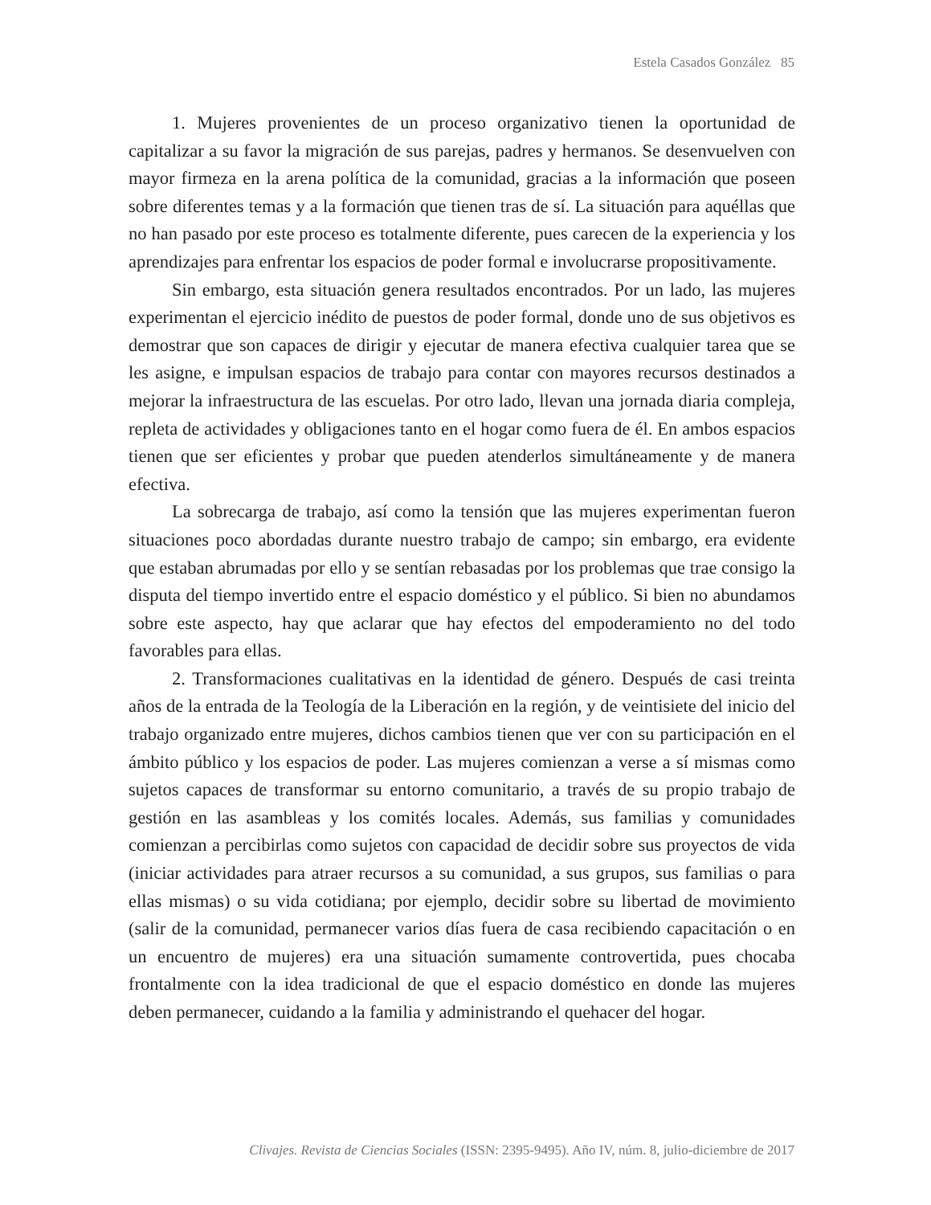Estela Casados González 85
1. Mujeres provenientes de un proceso organizativo tienen la oportunidad de capitalizar a su favor la migración de sus parejas, padres y hermanos. Se desenvuelven con mayor firmeza en la arena política de la comunidad, gracias a la información que poseen sobre diferentes temas y a la formación que tienen tras de sí. La situación para aquéllas que no han pasado por este proceso es totalmente diferente, pues carecen de la experiencia y los aprendizajes para enfrentar los espacios de poder formal e involucrarse propositivamente.
Sin embargo, esta situación genera resultados encontrados. Por un lado, las mujeres experimentan el ejercicio inédito de puestos de poder formal, donde uno de sus objetivos es demostrar que son capaces de dirigir y ejecutar de manera efectiva cualquier tarea que se les asigne, e impulsan espacios de trabajo para contar con mayores recursos destinados a mejorar la infraestructura de las escuelas. Por otro lado, llevan una jornada diaria compleja, repleta de actividades y obligaciones tanto en el hogar como fuera de él. En ambos espacios tienen que ser eficientes y probar que pueden atenderlos simultáneamente y de manera efectiva.
La sobrecarga de trabajo, así como la tensión que las mujeres experimentan fueron situaciones poco abordadas durante nuestro trabajo de campo; sin embargo, era evidente que estaban abrumadas por ello y se sentían rebasadas por los problemas que trae consigo la disputa del tiempo invertido entre el espacio doméstico y el público. Si bien no abundamos sobre este aspecto, hay que aclarar que hay efectos del empoderamiento no del todo favorables para ellas.
2. Transformaciones cualitativas en la identidad de género. Después de casi treinta años de la entrada de la Teología de la Liberación en la región, y de veintisiete del inicio del trabajo organizado entre mujeres, dichos cambios tienen que ver con su participación en el ámbito público y los espacios de poder. Las mujeres comienzan a verse a sí mismas como sujetos capaces de transformar su entorno comunitario, a través de su propio trabajo de gestión en las asambleas y los comités locales. Además, sus familias y comunidades comienzan a percibirlas como sujetos con capacidad de decidir sobre sus proyectos de vida (iniciar actividades para atraer recursos a su comunidad, a sus grupos, sus familias o para ellas mismas) o su vida cotidiana; por ejemplo, decidir sobre su libertad de movimiento (salir de la comunidad, permanecer varios días fuera de casa recibiendo capacitación o en un encuentro de mujeres) era una situación sumamente controvertida, pues chocaba frontalmente con la idea tradicional de que el espacio doméstico en donde las mujeres deben permanecer, cuidando a la familia y administrando el quehacer del hogar.
Clivajes. Revista de Ciencias Sociales (ISSN: 2395-9495). Año IV, núm. 8, julio-diciembre de 2017